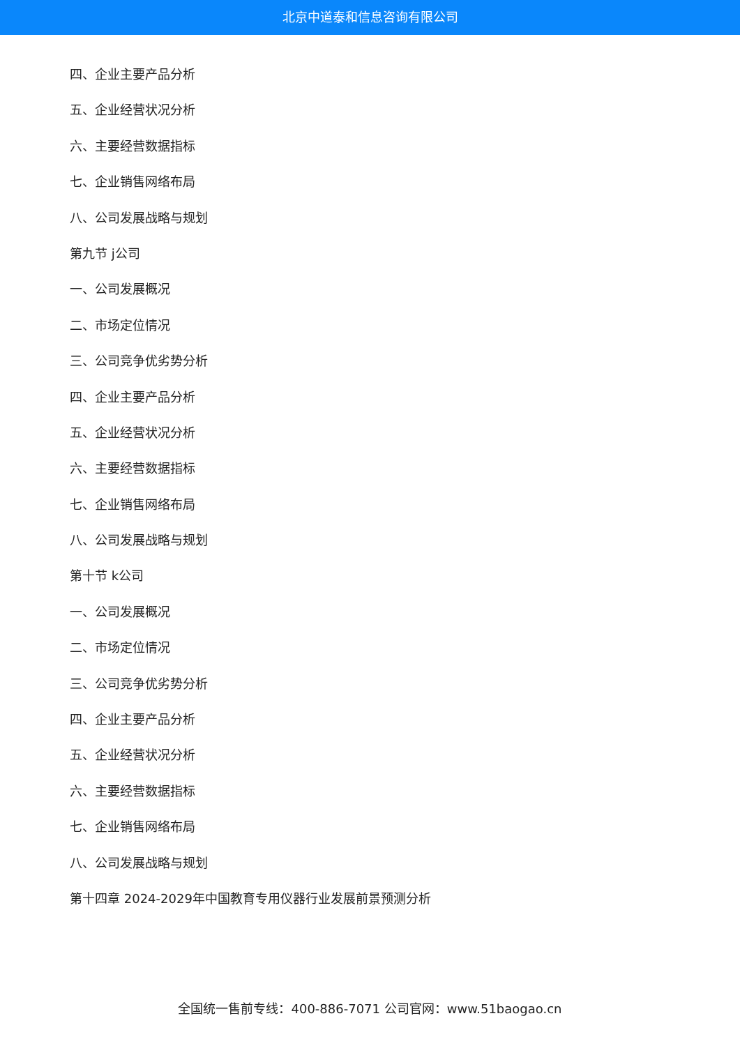北京中道泰和信息咨询有限公司
四、企业主要产品分析
五、企业经营状况分析
六、主要经营数据指标
七、企业销售网络布局
八、公司发展战略与规划
第九节 j公司
一、公司发展概况
二、市场定位情况
三、公司竞争优劣势分析
四、企业主要产品分析
五、企业经营状况分析
六、主要经营数据指标
七、企业销售网络布局
八、公司发展战略与规划
第十节 k公司
一、公司发展概况
二、市场定位情况
三、公司竞争优劣势分析
四、企业主要产品分析
五、企业经营状况分析
六、主要经营数据指标
七、企业销售网络布局
八、公司发展战略与规划
第十四章 2024-2029年中国教育专用仪器行业发展前景预测分析
全国统一售前专线：400-886-7071 公司官网：www.51baogao.cn